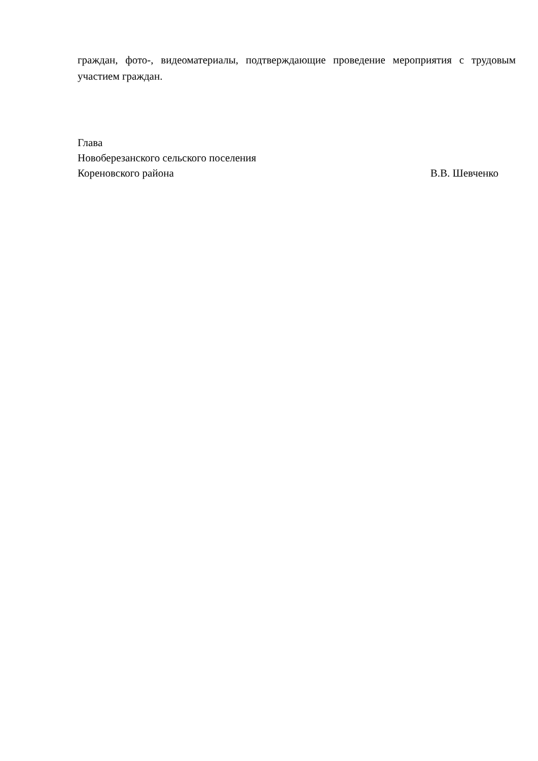граждан, фото-, видеоматериалы, подтверждающие проведение мероприятия с трудовым участием граждан.
Глава
Новоберезанского сельского поселения
Кореновского района В.В. Шевченко